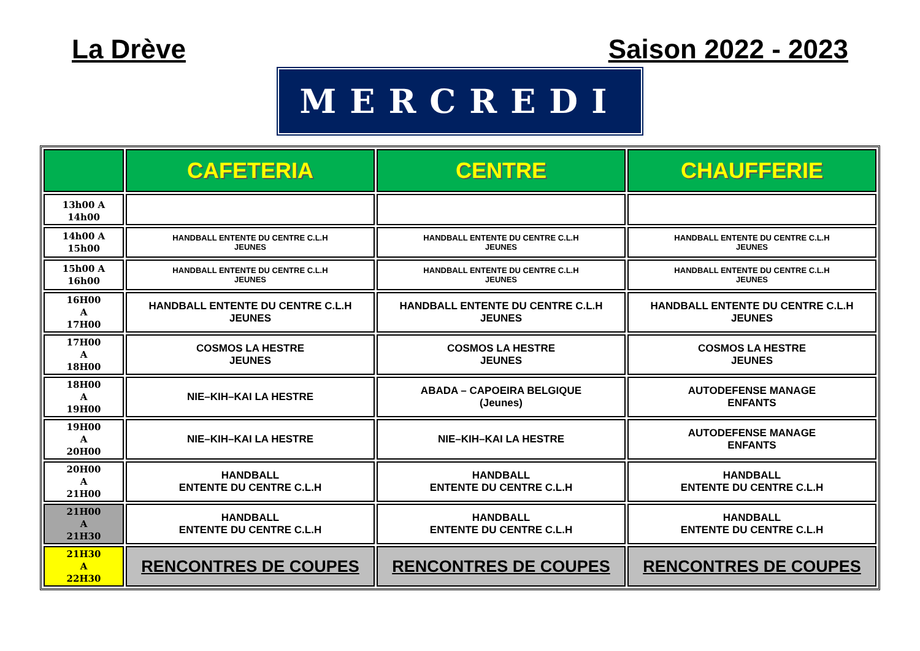La Drève Saison 2022 - 2023
MERCREDI
| | CAFETERIA | CENTRE | CHAUFFERIE |
| --- | --- | --- | --- |
| 13h00 A 14h00 | | | |
| 14h00 A 15h00 | HANDBALL ENTENTE DU CENTRE C.L.H JEUNES | HANDBALL ENTENTE DU CENTRE C.L.H JEUNES | HANDBALL ENTENTE DU CENTRE C.L.H JEUNES |
| 15h00 A 16h00 | HANDBALL ENTENTE DU CENTRE C.L.H JEUNES | HANDBALL ENTENTE DU CENTRE C.L.H JEUNES | HANDBALL ENTENTE DU CENTRE C.L.H JEUNES |
| 16H00 A 17H00 | HANDBALL ENTENTE DU CENTRE C.L.H JEUNES | HANDBALL ENTENTE DU CENTRE C.L.H JEUNES | HANDBALL ENTENTE DU CENTRE C.L.H JEUNES |
| 17H00 A 18H00 | COSMOS LA HESTRE JEUNES | COSMOS LA HESTRE JEUNES | COSMOS LA HESTRE JEUNES |
| 18H00 A 19H00 | NIE–KIH–KAI LA HESTRE | ABADA – CAPOEIRA BELGIQUE (Jeunes) | AUTODEFENSE MANAGE ENFANTS |
| 19H00 A 20H00 | NIE–KIH–KAI LA HESTRE | NIE–KIH–KAI LA HESTRE | AUTODEFENSE MANAGE ENFANTS |
| 20H00 A 21H00 | HANDBALL ENTENTE DU CENTRE C.L.H | HANDBALL ENTENTE DU CENTRE C.L.H | HANDBALL ENTENTE DU CENTRE C.L.H |
| 21H00 A 21H30 | HANDBALL ENTENTE DU CENTRE C.L.H | HANDBALL ENTENTE DU CENTRE C.L.H | HANDBALL ENTENTE DU CENTRE C.L.H |
| 21H30 A 22H30 | RENCONTRES DE COUPES | RENCONTRES DE COUPES | RENCONTRES DE COUPES |